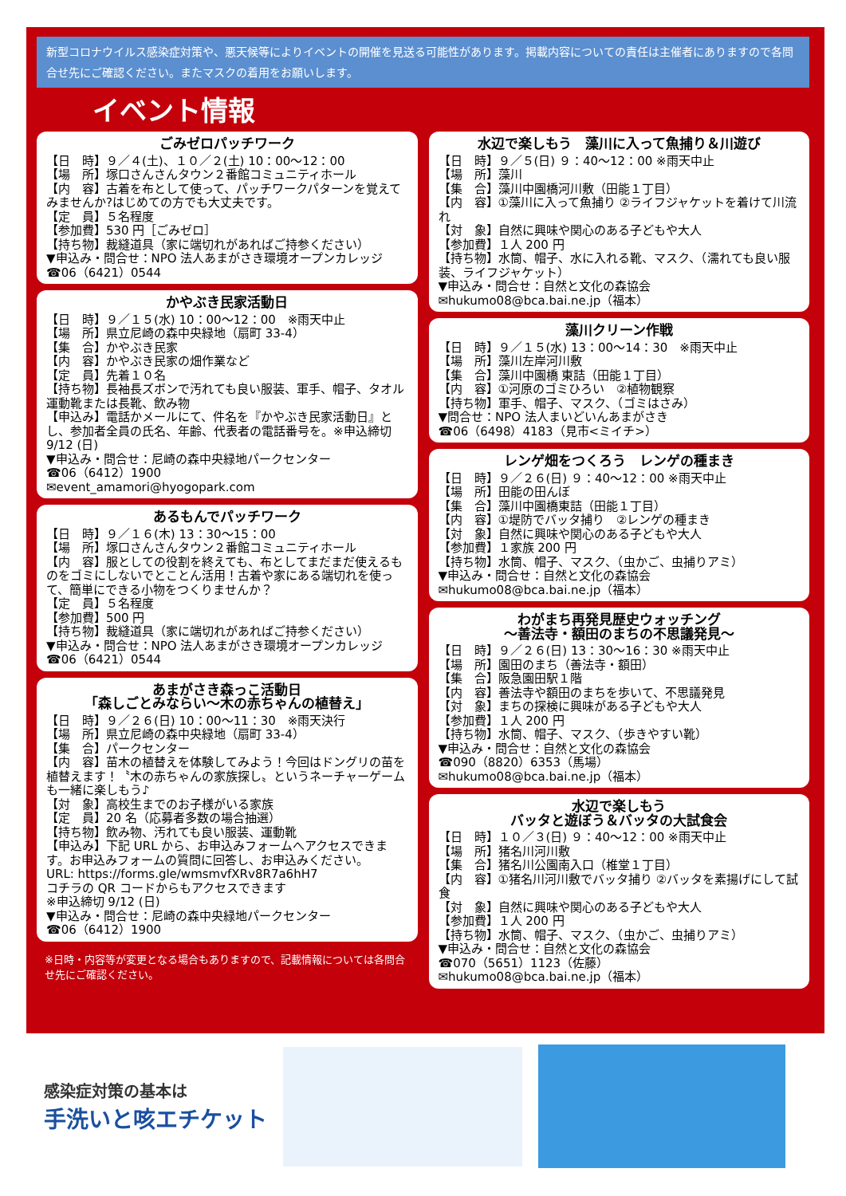新型コロナウイルス感染症対策や、悪天候等によりイベントの開催を見送る可能性があります。掲載内容についての責任は主催者にありますので各問合せ先にご確認ください。またマスクの着用をお願いします。
イベント情報
ごみゼロパッチワーク
【日　時】９／４(土)、１０／２(土) 10：00～12：00
【場　所】塚口さんさんタウン２番館コミュニティホール
【内　容】古着を布として使って、パッチワークパターンを覚えてみませんか?はじめての方でも大丈夫です。
【定　員】５名程度
【参加費】530 円［ごみゼロ］
【持ち物】裁縫道具（家に端切れがあればご持参ください）
▼申込み・問合せ：NPO 法人あまがさき環境オープンカレッジ
☎06（6421）0544
かやぶき民家活動日
【日　時】９／１５(水) 10：00～12：00　※雨天中止
【場　所】県立尼崎の森中央緑地（扇町 33-4）
【集　合】かやぶき民家
【内　容】かやぶき民家の畑作業など
【定　員】先着１０名
【持ち物】長袖長ズボンで汚れても良い服装、軍手、帽子、タオル運動靴または長靴、飲み物
【申込み】電話かメールにて、件名を『かやぶき民家活動日』とし、参加者全員の氏名、年齢、代表者の電話番号を。※申込締切 9/12 (日)
▼申込み・問合せ：尼崎の森中央緑地パークセンター
☎06（6412）1900
✉event_amamori@hyogopark.com
あるもんでパッチワーク
【日　時】９／１６(木) 13：30～15：00
【場　所】塚口さんさんタウン２番館コミュニティホール
【内　容】服としての役割を終えても、布としてまだまだ使えるものをゴミにしないでとことん活用！古着や家にある端切れを使って、簡単にできる小物をつくりませんか？
【定　員】５名程度
【参加費】500 円
【持ち物】裁縫道具（家に端切れがあればご持参ください）
▼申込み・問合せ：NPO 法人あまがさき環境オープンカレッジ
☎06（6421）0544
あまがさき森っこ活動日
「森しごとみならい～木の赤ちゃんの植替え」
【日　時】９／２６(日) 10：00～11：30　※雨天決行
【場　所】県立尼崎の森中央緑地（扇町 33-4）
【集　合】パークセンター
【内　容】苗木の植替えを体験してみよう！今回はドングリの苗を植替えます！〝木の赤ちゃんの家族探し〟というネーチャーゲームも一緒に楽しもう♪
【対　象】高校生までのお子様がいる家族
【定　員】20 名（応募者多数の場合抽選）
【持ち物】飲み物、汚れても良い服装、運動靴
【申込み】下記 URL から、お申込みフォームへアクセスできます。お申込みフォームの質問に回答し、お申込みください。
URL: https://forms.gle/wmsmvfXRv8R7a6hH7
コチラの QR コードからもアクセスできます
※申込締切 9/12 (日)
▼申込み・問合せ：尼崎の森中央緑地パークセンター
☎06（6412）1900
※日時・内容等が変更となる場合もありますので、記載情報については各問合せ先にご確認ください。
水辺で楽しもう　藻川に入って魚捕り＆川遊び
【日　時】９／５(日) ９：40～12：00 ※雨天中止
【場　所】藻川
【集　合】藻川中園橋河川敷（田能１丁目）
【内　容】①藻川に入って魚捕り ②ライフジャケットを着けて川流れ
【対　象】自然に興味や関心のある子どもや大人
【参加費】１人 200 円
【持ち物】水筒、帽子、水に入れる靴、マスク、（濡れても良い服装、ライフジャケット）
▼申込み・問合せ：自然と文化の森協会
✉hukumo08@bca.bai.ne.jp（福本）
藻川クリーン作戦
【日　時】９／１５(水) 13：00～14：30　※雨天中止
【場　所】藻川左岸河川敷
【集　合】藻川中園橋 東詰（田能１丁目）
【内　容】①河原のゴミひろい　②植物観察
【持ち物】軍手、帽子、マスク、（ゴミはさみ）
▼問合せ：NPO 法人まいどいんあまがさき
☎06（6498）4183（見市<ミイチ>）
レンゲ畑をつくろう　レンゲの種まき
【日　時】９／２６(日) ９：40～12：00 ※雨天中止
【場　所】田能の田んぼ
【集　合】藻川中園橋東詰（田能１丁目）
【内　容】①堤防でバッタ捕り　②レンゲの種まき
【対　象】自然に興味や関心のある子どもや大人
【参加費】１家族 200 円
【持ち物】水筒、帽子、マスク、（虫かご、虫捕りアミ）
▼申込み・問合せ：自然と文化の森協会
✉hukumo08@bca.bai.ne.jp（福本）
わがまち再発見歴史ウォッチング
～善法寺・額田のまちの不思議発見～
【日　時】９／２６(日) 13：30～16：30 ※雨天中止
【場　所】園田のまち（善法寺・額田）
【集　合】阪急園田駅１階
【内　容】善法寺や額田のまちを歩いて、不思議発見
【対　象】まちの探検に興味がある子どもや大人
【参加費】１人 200 円
【持ち物】水筒、帽子、マスク、（歩きやすい靴）
▼申込み・問合せ：自然と文化の森協会
☎090（8820）6353（馬場）
✉hukumo08@bca.bai.ne.jp（福本）
水辺で楽しもう
バッタと遊ぼう＆バッタの大試食会
【日　時】１０／３(日) ９：40～12：00 ※雨天中止
【場　所】猪名川河川敷
【集　合】猪名川公園南入口（椎堂１丁目）
【内　容】①猪名川河川敷でバッタ捕り ②バッタを素揚げにして試食
【対　象】自然に興味や関心のある子どもや大人
【参加費】１人 200 円
【持ち物】水筒、帽子、マスク、（虫かご、虫捕りアミ）
▼申込み・問合せ：自然と文化の森協会
☎070（5651）1123（佐藤）
✉hukumo08@bca.bai.ne.jp（福本）
感染症対策の基本は
手洗いと咳エチケット